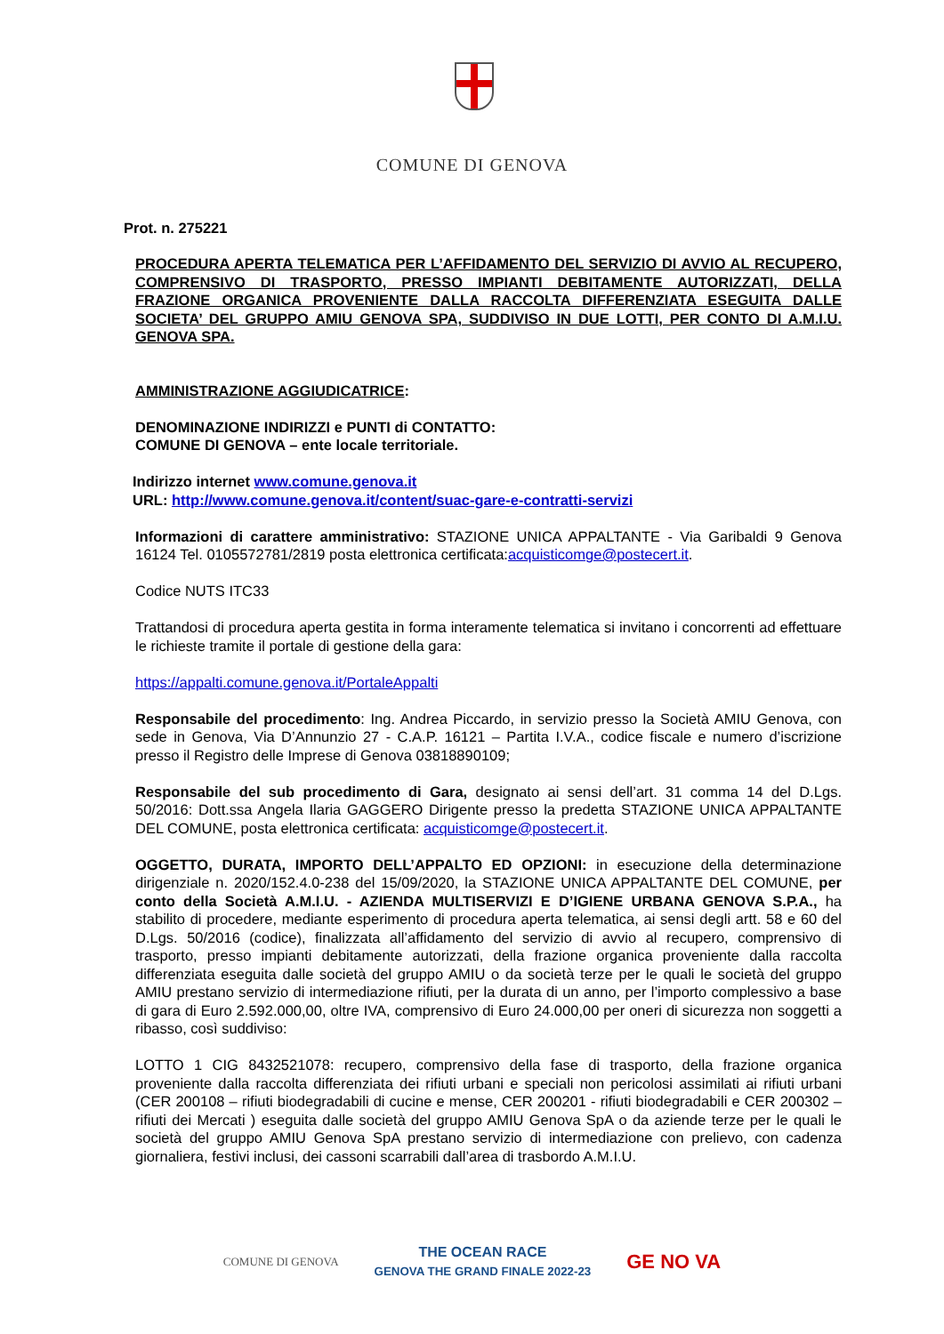COMUNE DI GENOVA
Prot. n. 275221
PROCEDURA APERTA TELEMATICA PER L’AFFIDAMENTO DEL SERVIZIO DI AVVIO AL RECUPERO, COMPRENSIVO DI TRASPORTO, PRESSO IMPIANTI DEBITAMENTE AUTORIZZATI, DELLA FRAZIONE ORGANICA PROVENIENTE DALLA RACCOLTA DIFFERENZIATA ESEGUITA DALLE SOCIETA’ DEL GRUPPO AMIU GENOVA SPA, SUDDIVISO IN DUE LOTTI, PER CONTO DI A.M.I.U. GENOVA SPA.
AMMINISTRAZIONE AGGIUDICATRICE:
DENOMINAZIONE INDIRIZZI e PUNTI di CONTATTO:
COMUNE DI GENOVA – ente locale territoriale.
Indirizzo internet www.comune.genova.it
URL: http://www.comune.genova.it/content/suac-gare-e-contratti-servizi
Informazioni di carattere amministrativo: STAZIONE UNICA APPALTANTE - Via Garibaldi 9 Genova 16124 Tel. 0105572781/2819 posta elettronica certificata:acquisticomge@postecert.it.
Codice NUTS ITC33
Trattandosi di procedura aperta gestita in forma interamente telematica si invitano i concorrenti ad effettuare le richieste tramite il portale di gestione della gara:
https://appalti.comune.genova.it/PortaleAppalti
Responsabile del procedimento: Ing. Andrea Piccardo, in servizio presso la Società AMIU Genova, con sede in Genova, Via D’Annunzio 27 - C.A.P. 16121 – Partita I.V.A., codice fiscale e numero d’iscrizione presso il Registro delle Imprese di Genova 03818890109;
Responsabile del sub procedimento di Gara, designato ai sensi dell’art. 31 comma 14 del D.Lgs. 50/2016: Dott.ssa Angela Ilaria GAGGERO Dirigente presso la predetta STAZIONE UNICA APPALTANTE DEL COMUNE, posta elettronica certificata: acquisticomge@postecert.it.
OGGETTO, DURATA, IMPORTO DELL’APPALTO ED OPZIONI: in esecuzione della determinazione dirigenziale n. 2020/152.4.0-238 del 15/09/2020, la STAZIONE UNICA APPALTANTE DEL COMUNE, per conto della Società A.M.I.U. - AZIENDA MULTISERVIZI E D’IGIENE URBANA GENOVA S.P.A., ha stabilito di procedere, mediante esperimento di procedura aperta telematica, ai sensi degli artt. 58 e 60 del D.Lgs. 50/2016 (codice), finalizzata all’affidamento del servizio di avvio al recupero, comprensivo di trasporto, presso impianti debitamente autorizzati, della frazione organica proveniente dalla raccolta differenziata eseguita dalle società del gruppo AMIU o da società terze per le quali le società del gruppo AMIU prestano servizio di intermediazione rifiuti, per la durata di un anno, per l’importo complessivo a base di gara di Euro 2.592.000,00, oltre IVA, comprensivo di Euro 24.000,00 per oneri di sicurezza non soggetti a ribasso, così suddiviso:
LOTTO 1 CIG 8432521078: recupero, comprensivo della fase di trasporto, della frazione organica proveniente dalla raccolta differenziata dei rifiuti urbani e speciali non pericolosi assimilati ai rifiuti urbani (CER 200108 – rifiuti biodegradabili di cucine e mense, CER 200201 - rifiuti biodegradabili e CER 200302 – rifiuti dei Mercati ) eseguita dalle società del gruppo AMIU Genova SpA o da aziende terze per le quali le società del gruppo AMIU Genova SpA prestano servizio di intermediazione con prelievo, con cadenza giornaliera, festivi inclusi, dei cassoni scarrabili dall’area di trasbordo A.M.I.U.
COMUNE DI GENOVA THE OCEAN RACE
GENOVA THE GRAND FINALE 2022-23 GE NO VA